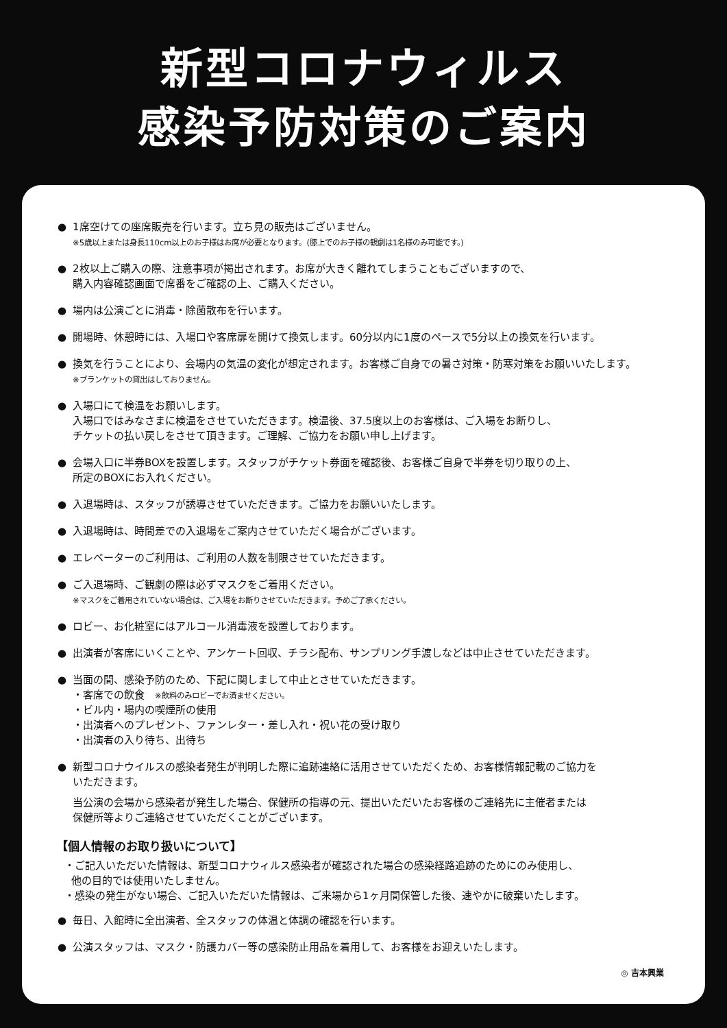新型コロナウィルス
感染予防対策のご案内
● 1席空けての座席販売を行います。立ち見の販売はございません。
※5歳以上または身長110cm以上のお子様はお席が必要となります。(膝上でのお子様の観劇は1名様のみ可能です。)
● 2枚以上ご購入の際、注意事項が掲出されます。お席が大きく離れてしまうこともございますので、
購入内容確認画面で席番をご確認の上、ご購入ください。
● 場内は公演ごとに消毒・除菌散布を行います。
● 開場時、休憩時には、入場口や客席扉を開けて換気します。60分以内に1度のペースで5分以上の換気を行います。
● 換気を行うことにより、会場内の気温の変化が想定されます。お客様ご自身での暑さ対策・防寒対策をお願いいたします。
※ブランケットの貸出はしておりません。
● 入場口にて検温をお願いします。
入場口ではみなさまに検温をさせていただきます。検温後、37.5度以上のお客様は、ご入場をお断りし、
チケットの払い戻しをさせて頂きます。ご理解、ご協力をお願い申し上げます。
● 会場入口に半券BOXを設置します。スタッフがチケット券面を確認後、お客様ご自身で半券を切り取りの上、
所定のBOXにお入れください。
● 入退場時は、スタッフが誘導させていただきます。ご協力をお願いいたします。
● 入退場時は、時間差での入退場をご案内させていただく場合がございます。
● エレベーターのご利用は、ご利用の人数を制限させていただきます。
● ご入退場時、ご観劇の際は必ずマスクをご着用ください。
※マスクをご着用されていない場合は、ご入場をお断りさせていただきます。予めご了承ください。
● ロビー、お化粧室にはアルコール消毒液を設置しております。
● 出演者が客席にいくことや、アンケート回収、チラシ配布、サンプリング手渡しなどは中止させていただきます。
● 当面の間、感染予防のため、下記に関しまして中止とさせていただきます。
・客席での飲食　※飲料のみロビーでお済ませください。
・ビル内・場内の喫煙所の使用
・出演者へのプレゼント、ファンレター・差し入れ・祝い花の受け取り
・出演者の入り待ち、出待ち
● 新型コロナウイルスの感染者発生が判明した際に追跡連絡に活用させていただくため、お客様情報記載のご協力を
いただきます。
当公演の会場から感染者が発生した場合、保健所の指導の元、提出いただいたお客様のご連絡先に主催者または
保健所等よりご連絡させていただくことがございます。
【個人情報のお取り扱いについて】
・ご記入いただいた情報は、新型コロナウィルス感染者が確認された場合の感染経路追跡のためにのみ使用し、
他の目的では使用いたしません。
・感染の発生がない場合、ご記入いただいた情報は、ご来場から1ヶ月間保管した後、速やかに破棄いたします。
● 毎日、入館時に全出演者、全スタッフの体温と体調の確認を行います。
● 公演スタッフは、マスク・防護カバー等の感染防止用品を着用して、お客様をお迎えいたします。
◎ 吉本興業